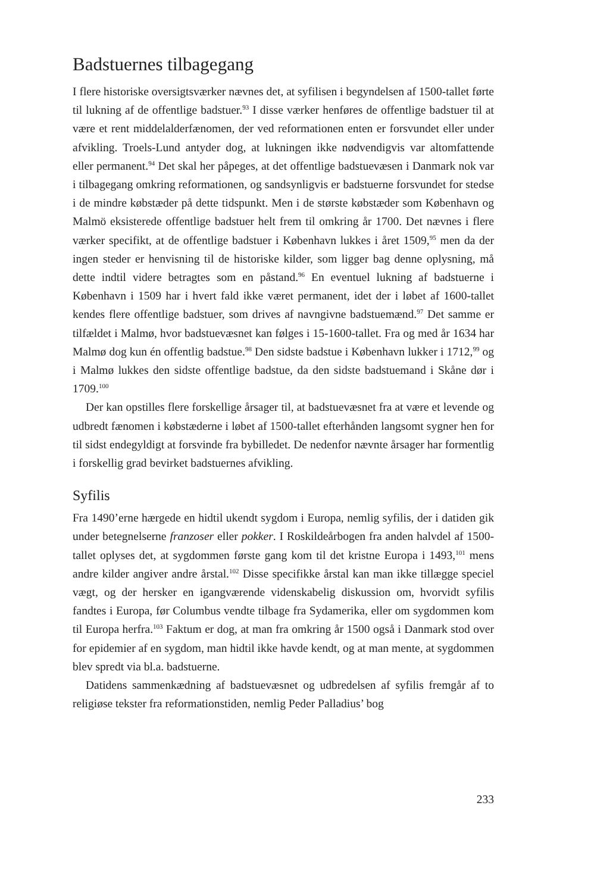Badstuernes tilbagegang
I flere historiske oversigtsværker nævnes det, at syfilisen i begyndelsen af 1500-tallet førte til lukning af de offentlige badstuer.<sup>93</sup> I disse værker henføres de offentlige badstuer til at være et rent middelalderfænomen, der ved reformationen enten er forsvundet eller under afvikling. Troels-Lund antyder dog, at lukningen ikke nødvendigvis var altomfattende eller permanent.<sup>94</sup> Det skal her påpeges, at det offentlige badstuevæsen i Danmark nok var i tilbagegang omkring reformationen, og sandsynligvis er badstuerne forsvundet for stedse i de mindre købstæder på dette tidspunkt. Men i de største købstæder som København og Malmö eksisterede offentlige badstuer helt frem til omkring år 1700. Det nævnes i flere værker specifikt, at de offentlige badstuer i København lukkes i året 1509,<sup>95</sup> men da der ingen steder er henvisning til de historiske kilder, som ligger bag denne oplysning, må dette indtil videre betragtes som en påstand.<sup>96</sup> En eventuel lukning af badstuerne i København i 1509 har i hvert fald ikke været permanent, idet der i løbet af 1600-tallet kendes flere offentlige badstuer, som drives af navngivne badstuemænd.<sup>97</sup> Det samme er tilfældet i Malmø, hvor badstuevæsnet kan følges i 15-1600-tallet. Fra og med år 1634 har Malmø dog kun én offentlig badstue.<sup>98</sup> Den sidste badstue i København lukker i 1712,<sup>99</sup> og i Malmø lukkes den sidste offentlige badstue, da den sidste badstuemand i Skåne dør i 1709.<sup>100</sup>
Der kan opstilles flere forskellige årsager til, at badstuevæsnet fra at være et levende og udbredt fænomen i købstæderne i løbet af 1500-tallet efterhånden langsomt sygner hen for til sidst endegyldigt at forsvinde fra bybilledet. De nedenfor nævnte årsager har formentlig i forskellig grad bevirket badstuernes afvikling.
Syfilis
Fra 1490’erne hærgede en hidtil ukendt sygdom i Europa, nemlig syfilis, der i datiden gik under betegnelserne franzoser eller pokker. I Roskildeårbogen fra anden halvdel af 1500-tallet oplyses det, at sygdommen første gang kom til det kristne Europa i 1493,<sup>101</sup> mens andre kilder angiver andre årstal.<sup>102</sup> Disse specifikke årstal kan man ikke tillægge speciel vægt, og der hersker en igangværende videnskabelig diskussion om, hvorvidt syfilis fandtes i Europa, før Columbus vendte tilbage fra Sydamerika, eller om sygdommen kom til Europa herfra.<sup>103</sup> Faktum er dog, at man fra omkring år 1500 også i Danmark stod over for epidemier af en sygdom, man hidtil ikke havde kendt, og at man mente, at sygdommen blev spredt via bl.a. badstuerne.
Datidens sammenkædning af badstuevæsnet og udbredelsen af syfilis fremgår af to religiøse tekster fra reformationstiden, nemlig Peder Palladius’ bog
233